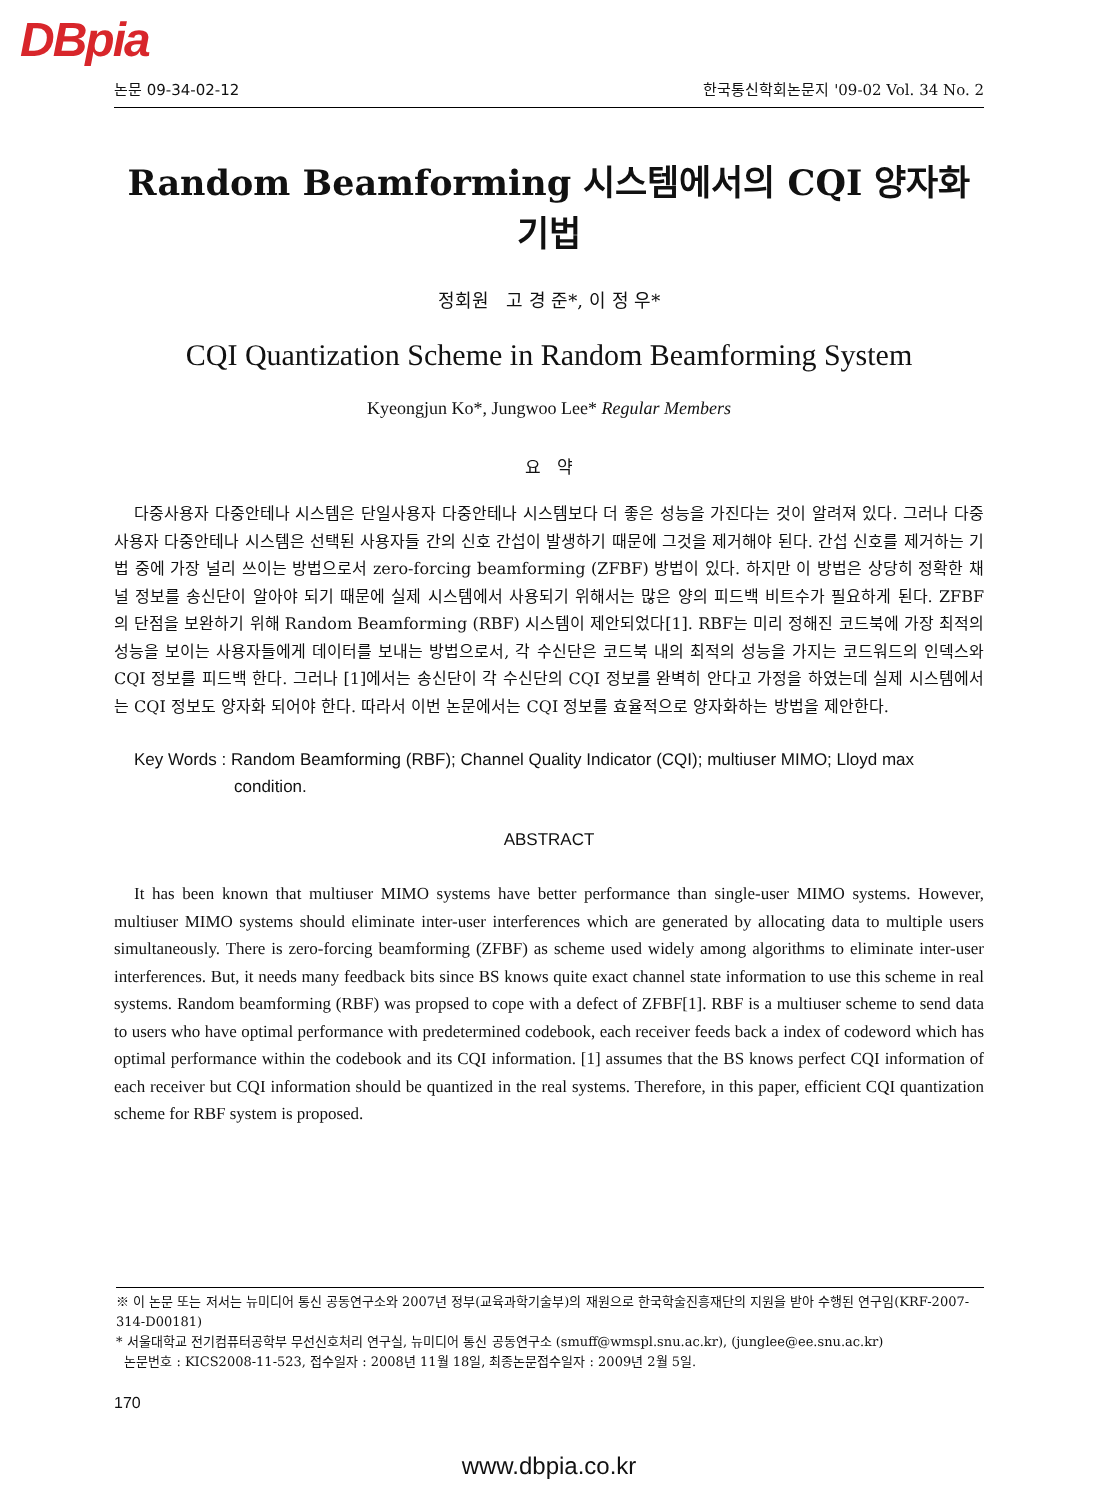DBpia
논문 09-34-02-12 한국통신학회논문지 '09-02 Vol. 34 No. 2
Random Beamforming 시스템에서의 CQI 양자화 기법
정회원 고 경 준*, 이 정 우*
CQI Quantization Scheme in Random Beamforming System
Kyeongjun Ko*, Jungwoo Lee* Regular Members
요 약
다중사용자 다중안테나 시스템은 단일사용자 다중안테나 시스템보다 더 좋은 성능을 가진다는 것이 알려져 있다. 그러나 다중사용자 다중안테나 시스템은 선택된 사용자들 간의 신호 간섭이 발생하기 때문에 그것을 제거해야 된다. 간섭 신호를 제거하는 기법 중에 가장 널리 쓰이는 방법으로서 zero-forcing beamforming (ZFBF) 방법이 있다. 하지만 이 방법은 상당히 정확한 채널 정보를 송신단이 알아야 되기 때문에 실제 시스템에서 사용되기 위해서는 많은 양의 피드백 비트수가 필요하게 된다. ZFBF 의 단점을 보완하기 위해 Random Beamforming (RBF) 시스템이 제안되었다[1]. RBF는 미리 정해진 코드북에 가장 최적의 성능을 보이는 사용자들에게 데이터를 보내는 방법으로서, 각 수신단은 코드북 내의 최적의 성능을 가지는 코드워드의 인덱스와 CQI 정보를 피드백 한다. 그러나 [1]에서는 송신단이 각 수신단의 CQI 정보를 완벽히 안다고 가정을 하였는데 실제 시스템에서는 CQI 정보도 양자화 되어야 한다. 따라서 이번 논문에서는 CQI 정보를 효율적으로 양자화하는 방법을 제안한다.
Key Words : Random Beamforming (RBF); Channel Quality Indicator (CQI); multiuser MIMO; Lloyd max condition.
ABSTRACT
It has been known that multiuser MIMO systems have better performance than single-user MIMO systems. However, multiuser MIMO systems should eliminate inter-user interferences which are generated by allocating data to multiple users simultaneously. There is zero-forcing beamforming (ZFBF) as scheme used widely among algorithms to eliminate inter-user interferences. But, it needs many feedback bits since BS knows quite exact channel state information to use this scheme in real systems. Random beamforming (RBF) was propsed to cope with a defect of ZFBF[1]. RBF is a multiuser scheme to send data to users who have optimal performance with predetermined codebook, each receiver feeds back a index of codeword which has optimal performance within the codebook and its CQI information. [1] assumes that the BS knows perfect CQI information of each receiver but CQI information should be quantized in the real systems. Therefore, in this paper, efficient CQI quantization scheme for RBF system is proposed.
※ 이 논문 또는 저서는 뉴미디어 통신 공동연구소와 2007년 정부(교육과학기술부)의 재원으로 한국학술진흥재단의 지원을 받아 수행된 연구임(KRF-2007-314-D00181)
* 서울대학교 전기컴퓨터공학부 무선신호처리 연구실, 뉴미디어 통신 공동연구소 (smuff@wmspl.snu.ac.kr), (junglee@ee.snu.ac.kr)
논문번호 : KICS2008-11-523, 접수일자 : 2008년 11월 18일, 최종논문접수일자 : 2009년 2월 5일.
170
www.dbpia.co.kr